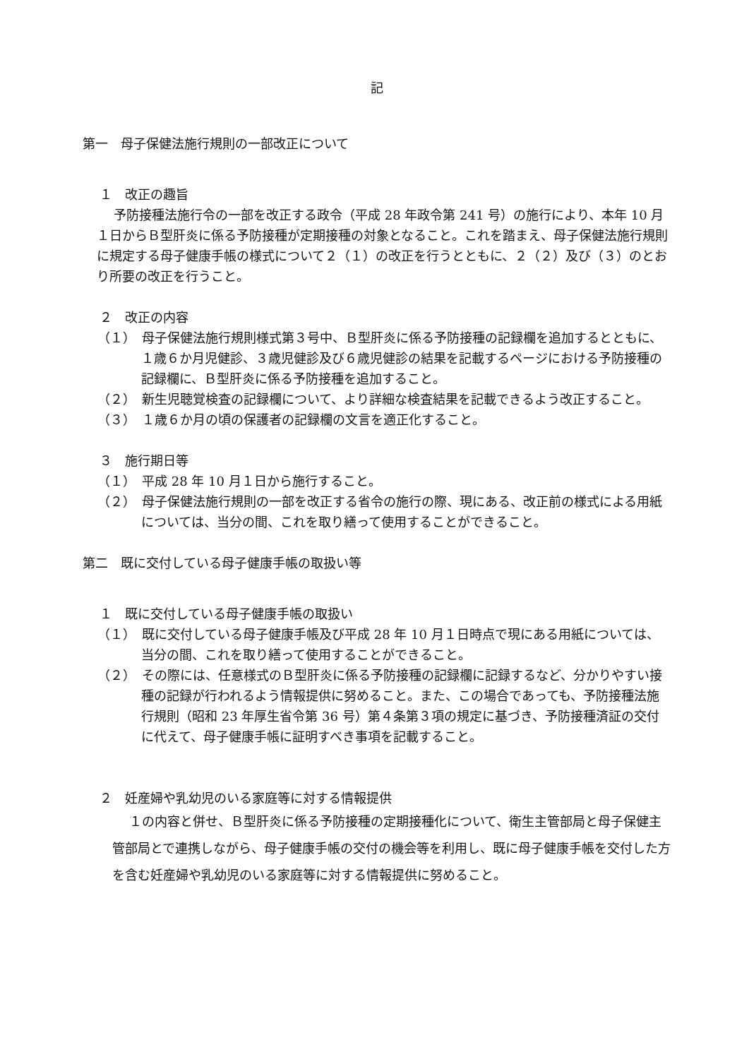記
第一　母子保健法施行規則の一部改正について
１　改正の趣旨
予防接種法施行令の一部を改正する政令（平成 28 年政令第 241 号）の施行により、本年 10 月１日からＢ型肝炎に係る予防接種が定期接種の対象となること。これを踏まえ、母子保健法施行規則に規定する母子健康手帳の様式について２（１）の改正を行うとともに、２（２）及び（３）のとおり所要の改正を行うこと。
２　改正の内容
（１）　母子保健法施行規則様式第３号中、Ｂ型肝炎に係る予防接種の記録欄を追加するとともに、１歳６か月児健診、３歳児健診及び６歳児健診の結果を記載するページにおける予防接種の記録欄に、Ｂ型肝炎に係る予防接種を追加すること。
（２）　新生児聴覚検査の記録欄について、より詳細な検査結果を記載できるよう改正すること。
（３）　１歳６か月の頃の保護者の記録欄の文言を適正化すること。
３　施行期日等
（１）　平成 28 年 10 月１日から施行すること。
（２）　母子保健法施行規則の一部を改正する省令の施行の際、現にある、改正前の様式による用紙については、当分の間、これを取り繕って使用することができること。
第二　既に交付している母子健康手帳の取扱い等
１　既に交付している母子健康手帳の取扱い
（１）　既に交付している母子健康手帳及び平成 28 年 10 月１日時点で現にある用紙については、当分の間、これを取り繕って使用することができること。
（２）　その際には、任意様式のＢ型肝炎に係る予防接種の記録欄に記録するなど、分かりやすい接種の記録が行われるよう情報提供に努めること。また、この場合であっても、予防接種法施行規則（昭和 23 年厚生省令第 36 号）第４条第３項の規定に基づき、予防接種済証の交付に代えて、母子健康手帳に証明すべき事項を記載すること。
２　妊産婦や乳幼児のいる家庭等に対する情報提供
１の内容と併せ、Ｂ型肝炎に係る予防接種の定期接種化について、衛生主管部局と母子保健主管部局とで連携しながら、母子健康手帳の交付の機会等を利用し、既に母子健康手帳を交付した方を含む妊産婦や乳幼児のいる家庭等に対する情報提供に努めること。